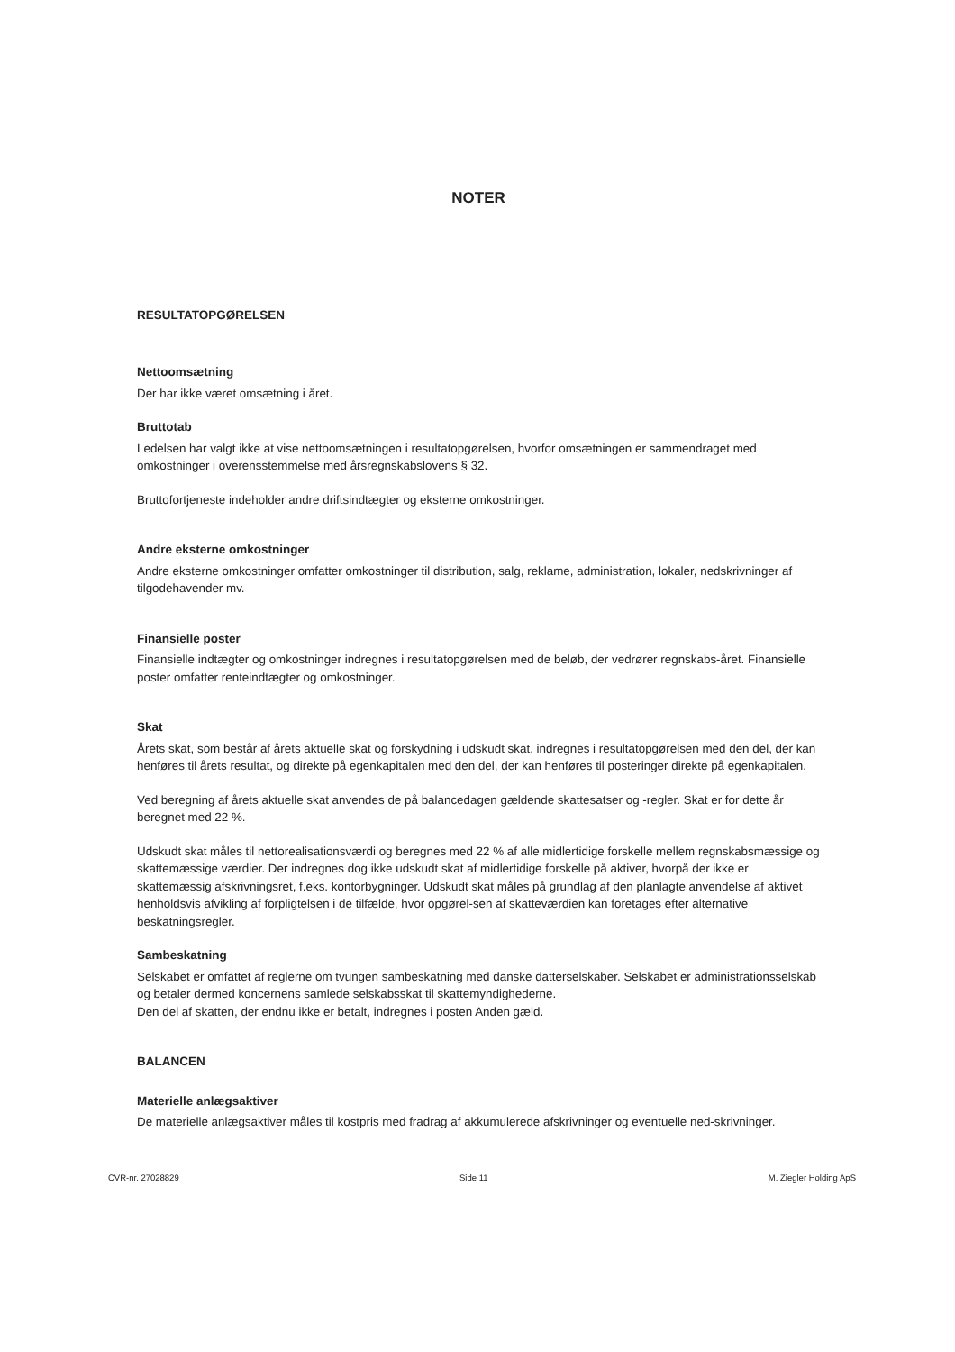NOTER
RESULTATOPGØRELSEN
Nettoomsætning
Der har ikke været omsætning i året.
Bruttotab
Ledelsen har valgt ikke at vise nettoomsætningen i resultatopgørelsen, hvorfor omsætningen er sammendraget med omkostninger i overensstemmelse med årsregnskabslovens § 32.
Bruttofortjeneste indeholder andre driftsindtægter og eksterne omkostninger.
Andre eksterne omkostninger
Andre eksterne omkostninger omfatter omkostninger til distribution, salg, reklame, administration, lokaler, nedskrivninger af tilgodehavender mv.
Finansielle poster
Finansielle indtægter og omkostninger indregnes i resultatopgørelsen med de beløb, der vedrører regnskabs-året. Finansielle poster omfatter renteindtægter og omkostninger.
Skat
Årets skat, som består af årets aktuelle skat og forskydning i udskudt skat, indregnes i resultatopgørelsen med den del, der kan henføres til årets resultat, og direkte på egenkapitalen med den del, der kan henføres til posteringer direkte på egenkapitalen.
Ved beregning af årets aktuelle skat anvendes de på balancedagen gældende skattesatser og -regler. Skat er for dette år beregnet med 22 %.
Udskudt skat måles til nettorealisationsværdi og beregnes med 22 % af alle midlertidige forskelle mellem regnskabsmæssige og skattemæssige værdier. Der indregnes dog ikke udskudt skat af midlertidige forskelle på aktiver, hvorpå der ikke er skattemæssig afskrivningsret, f.eks. kontorbygninger. Udskudt skat måles på grundlag af den planlagte anvendelse af aktivet henholdsvis afvikling af forpligtelsen i de tilfælde, hvor opgørel-sen af skatteværdien kan foretages efter alternative beskatningsregler.
Sambeskatning
Selskabet er omfattet af reglerne om tvungen sambeskatning med danske datterselskaber. Selskabet er administrationsselskab og betaler dermed koncernens samlede selskabsskat til skattemyndighederne.
Den del af skatten, der endnu ikke er betalt, indregnes i posten Anden gæld.
BALANCEN
Materielle anlægsaktiver
De materielle anlægsaktiver måles til kostpris med fradrag af akkumulerede afskrivninger og eventuelle ned-skrivninger.
CVR-nr. 27028829 Side 11 M. Ziegler Holding ApS